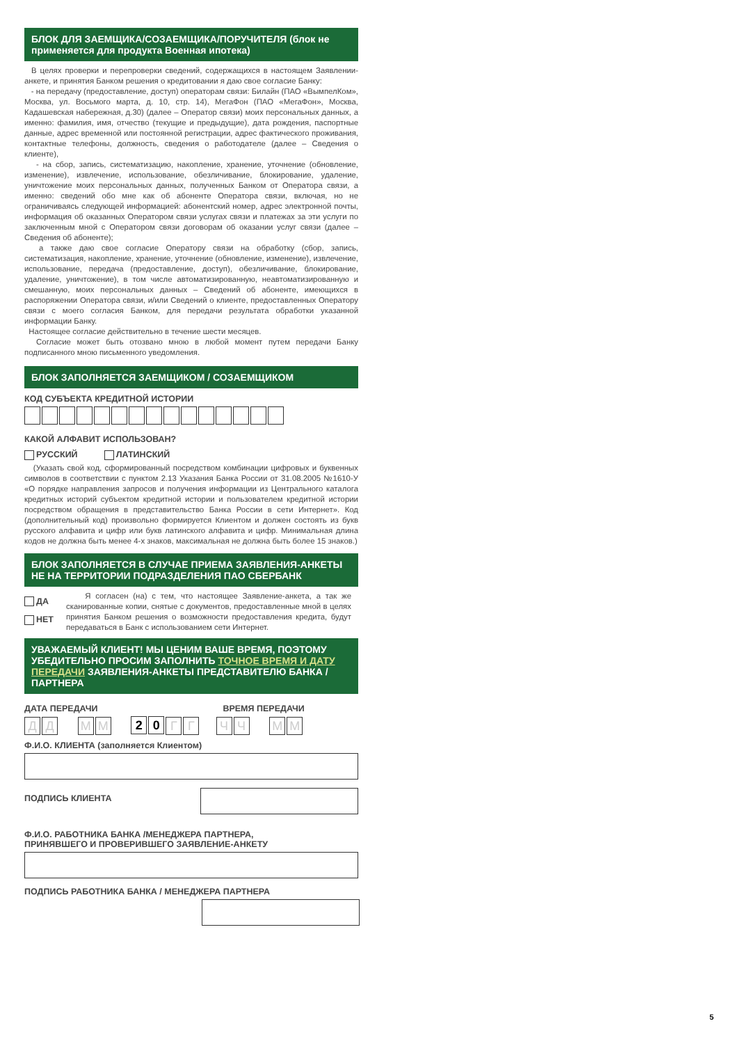БЛОК ДЛЯ ЗАЕМЩИКА/СОЗАЕМЩИКА/ПОРУЧИТЕЛЯ (блок не применяется для продукта Военная ипотека)
В целях проверки и перепроверки сведений, содержащихся в настоящем Заявлении-анкете, и принятия Банком решения о кредитовании я даю свое согласие Банку:
- на передачу (предоставление, доступ) операторам связи: Билайн (ПАО «ВымпелКом», Москва, ул. Восьмого марта, д. 10, стр. 14), МегаФон (ПАО «МегаФон», Москва, Кадашевская набережная, д.30) (далее – Оператор связи) моих персональных данных, а именно: фамилия, имя, отчество (текущие и предыдущие), дата рождения, паспортные данные, адрес временной или постоянной регистрации, адрес фактического проживания, контактные телефоны, должность, сведения о работодателе (далее – Сведения о клиенте),
- на сбор, запись, систематизацию, накопление, хранение, уточнение (обновление, изменение), извлечение, использование, обезличивание, блокирование, удаление, уничтожение моих персональных данных, полученных Банком от Оператора связи, а именно: сведений обо мне как об абоненте Оператора связи, включая, но не ограничиваясь следующей информацией: абонентский номер, адрес электронной почты, информация об оказанных Оператором связи услугах связи и платежах за эти услуги по заключенным мной с Оператором связи договорам об оказании услуг связи (далее – Сведения об абоненте);
а также даю свое согласие Оператору связи на обработку (сбор, запись, систематизация, накопление, хранение, уточнение (обновление, изменение), извлечение, использование, передача (предоставление, доступ), обезличивание, блокирование, удаление, уничтожение), в том числе автоматизированную, неавтоматизированную и смешанную, моих персональных данных – Сведений об абоненте, имеющихся в распоряжении Оператора связи, и/или Сведений о клиенте, предоставленных Оператору связи с моего согласия Банком, для передачи результата обработки указанной информации Банку.
Настоящее согласие действительно в течение шести месяцев.
Согласие может быть отозвано мною в любой момент путем передачи Банку подписанного мною письменного уведомления.
БЛОК ЗАПОЛНЯЕТСЯ ЗАЕМЩИКОМ / СОЗАЕМЩИКОМ
КОД СУБЪЕКТА КРЕДИТНОЙ ИСТОРИИ
КАКОЙ АЛФАВИТ ИСПОЛЬЗОВАН?
РУССКИЙ ЛАТИНСКИЙ
(Указать свой код, сформированный посредством комбинации цифровых и буквенных символов в соответствии с пунктом 2.13 Указания Банка России от 31.08.2005 №1610-У «О порядке направления запросов и получения информации из Центрального каталога кредитных историй субъектом кредитной истории и пользователем кредитной истории посредством обращения в представительство Банка России в сети Интернет». Код (дополнительный код) произвольно формируется Клиентом и должен состоять из букв русского алфавита и цифр или букв латинского алфавита и цифр. Минимальная длина кодов не должна быть менее 4-х знаков, максимальная не должна быть более 15 знаков.)
БЛОК ЗАПОЛНЯЕТСЯ В СЛУЧАЕ ПРИЕМА ЗАЯВЛЕНИЯ-АНКЕТЫ НЕ НА ТЕРРИТОРИИ ПОДРАЗДЕЛЕНИЯ ПАО СБЕРБАНК
ДА
НЕТ
Я согласен (на) с тем, что настоящее Заявление-анкета, а так же сканированные копии, снятые с документов, предоставленные мной в целях принятия Банком решения о возможности предоставления кредита, будут передаваться в Банк с использованием сети Интернет.
УВАЖАЕМЫЙ КЛИЕНТ! МЫ ЦЕНИМ ВАШЕ ВРЕМЯ, ПОЭТОМУ УБЕДИТЕЛЬНО ПРОСИМ ЗАПОЛНИТЬ ТОЧНОЕ ВРЕМЯ И ДАТУ ПЕРЕДАЧИ ЗАЯВЛЕНИЯ-АНКЕТЫ ПРЕДСТАВИТЕЛЮ БАНКА / ПАРТНЕРА
ДАТА ПЕРЕДАЧИ ВРЕМЯ ПЕРЕДАЧИ
ДД ММ 2 0 ГГ ЧЧ ММ
Ф.И.О. КЛИЕНТА (заполняется Клиентом)
ПОДПИСЬ КЛИЕНТА
Ф.И.О. РАБОТНИКА БАНКА /МЕНЕДЖЕРА ПАРТНЕРА,
ПРИНЯВШЕГО И ПРОВЕРИВШЕГО ЗАЯВЛЕНИЕ-АНКЕТУ
ПОДПИСЬ РАБОТНИКА БАНКА / МЕНЕДЖЕРА ПАРТНЕРА
5